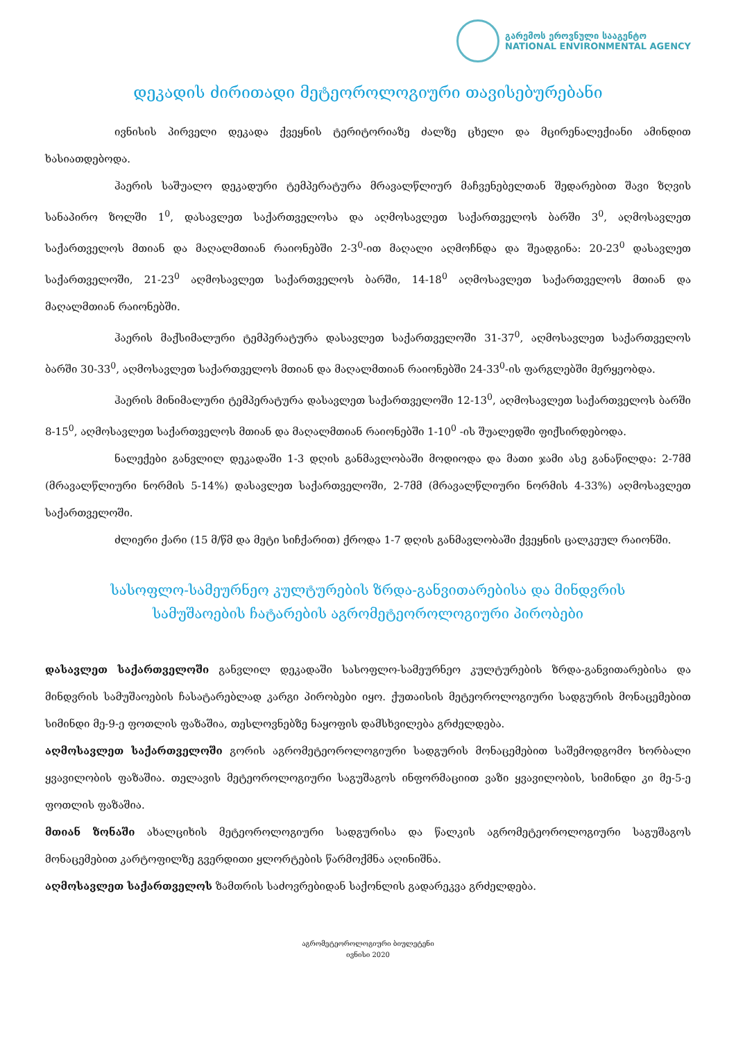გარემოს ეროვნული სააგენტო
NATIONAL ENVIRONMENTAL AGENCY
დეკადის ძირითადი მეტეოროლოგიური თავისებურებანი
ივნისის პირველი დეკადა ქვეყნის ტერიტორიაზე ძალზე ცხელი და მცირენალექიანი ამინდით ხასიათდებოდა.
ჰაერის საშუალო დეკადური ტემპერატურა მრავალწლიურ მაჩვენებელთან შედარებით შავი ზღვის სანაპირო ზოლში 1<sup>0</sup>, დასავლეთ საქართველოსა და აღმოსავლეთ საქართველოს ბარში 3<sup>0</sup>, აღმოსავლეთ საქართველოს მთიან და მაღალმთიან რაიონებში 2-3<sup>0</sup>-ით მაღალი აღმოჩნდა და შეადგინა: 20-23<sup>0</sup> დასავლეთ საქართველოში, 21-23<sup>0</sup> აღმოსავლეთ საქართველოს ბარში, 14-18<sup>0</sup> აღმოსავლეთ საქართველოს მთიან და მაღალმთიან რაიონებში.
ჰაერის მაქსიმალური ტემპერატურა დასავლეთ საქართველოში 31-37<sup>0</sup>, აღმოსავლეთ საქართველოს ბარში 30-33<sup>0</sup>, აღმოსავლეთ საქართველოს მთიან და მაღალმთიან რაიონებში 24-33<sup>0</sup>-ის ფარგლებში მერყეობდა.
ჰაერის მინიმალური ტემპერატურა დასავლეთ საქართველოში 12-13<sup>0</sup>, აღმოსავლეთ საქართველოს ბარში 8-15<sup>0</sup>, აღმოსავლეთ საქართველოს მთიან და მაღალმთიან რაიონებში 1-10<sup>0</sup> -ის შუალედში ფიქსირდებოდა.
ნალექები განვლილ დეკადაში 1-3 დღის განმავლობაში მოდიოდა და მათი ჯამი ასე განაწილდა: 2-7მმ (მრავალწლიური ნორმის 5-14%) დასავლეთ საქართველოში, 2-7მმ (მრავალწლიური ნორმის 4-33%) აღმოსავლეთ საქართველოში.
ძლიერი ქარი (15 მ/წმ და მეტი სიჩქარით) ქროდა 1-7 დღის განმავლობაში ქვეყნის ცალკეულ რაიონში.
სასოფლო-სამეურნეო კულტურების ზრდა-განვითარებისა და მინდვრის
სამუშაოების ჩატარების აგრომეტეოროლოგიური პირობები
დასავლეთ საქართველოში განვლილ დეკადაში სასოფლო-სამეურნეო კულტურების ზრდა-განვითარებისა და მინდვრის სამუშაოების ჩასატარებლად კარგი პირობები იყო. ქუთაისის მეტეოროლოგიური სადგურის მონაცემებით სიმინდი მე-9-ე ფოთლის ფაზაშია, თესლოვნებზე ნაყოფის დამსხვილება გრძელდება.
აღმოსავლეთ საქართველოში გორის აგრომეტეოროლოგიური სადგურის მონაცემებით საშემოდგომო ხორბალი ყვავილობის ფაზაშია. თელავის მეტეოროლოგიური საგუშაგოს ინფორმაციით ვაზი ყვავილობის, სიმინდი კი მე-5-ე ფოთლის ფაზაშია.
მთიან ზონაში ახალციხის მეტეოროლოგიური სადგურისა და წალკის აგრომეტეოროლოგიური საგუშაგოს მონაცემებით კარტოფილზე გვერდითი ყლორტების წარმოქმნა აღინიშნა.
აღმოსავლეთ საქართველოს ზამთრის საძოვრებიდან საქონლის გადარეკვა გრძელდება.
აგრომეტეოროლოგიური ბიულეტენი
ივნისი 2020